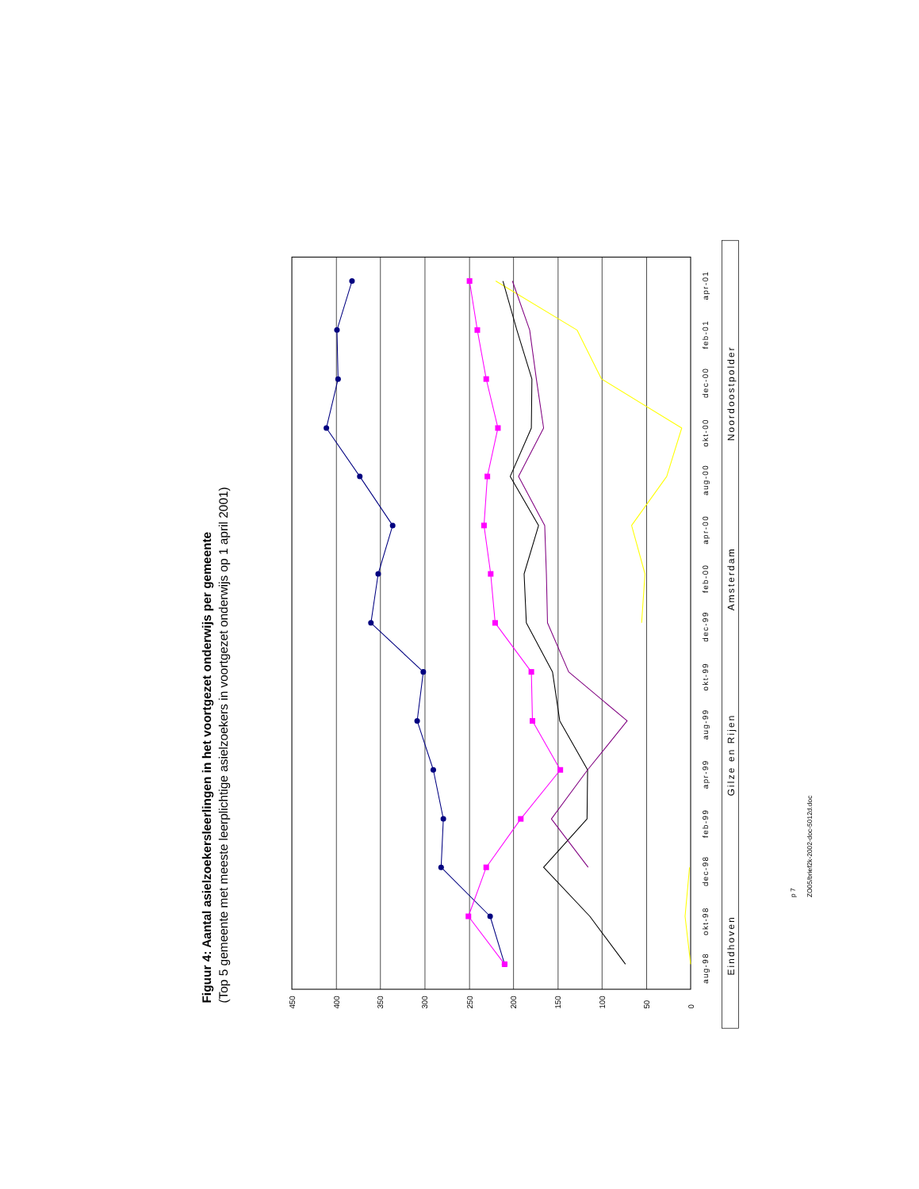Figuur 4: Aantal asielzoekersleerlingen in het voortgezet onderwijs per gemeente
(Top 5 gemeente met meeste leerplichtige asielzoekers in voortgezet onderwijs op 1 april 2001)
0
50
100
150
200
250
300
350
400
450
aug-98
okt-98
dec-98
feb-99
apr-99
aug-99
okt-99
dec-99
feb-00
apr-00
aug-00
okt-00
dec-00
feb-01
apr-01
Eindhoven
Gilze en Rijen
Amsterdam
Noordoostpolder
p 7
ZO05/brief2k-2002-doc-5012d.doc